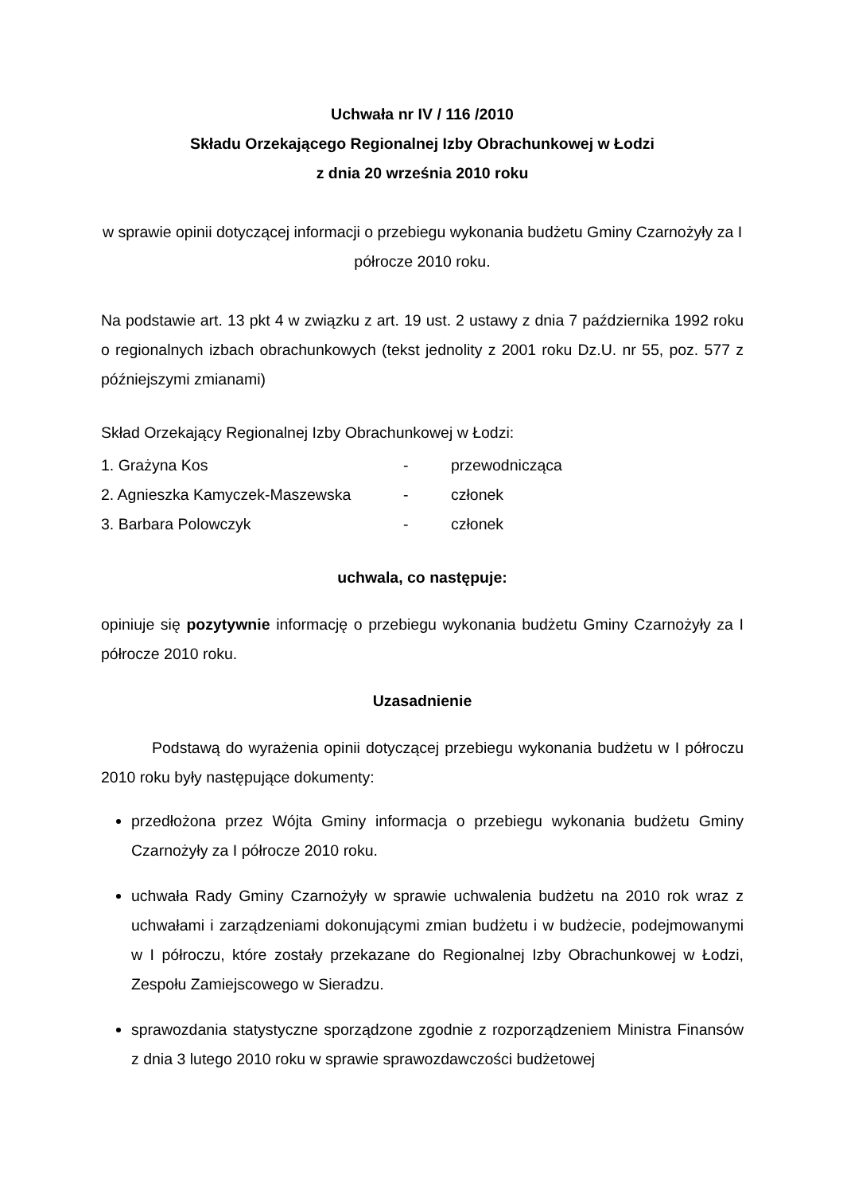Uchwała nr IV / 116 /2010
Składu Orzekającego Regionalnej Izby Obrachunkowej w Łodzi
z dnia 20 września 2010 roku
w sprawie opinii dotyczącej informacji o przebiegu wykonania budżetu Gminy Czarnożyły za I półrocze 2010 roku.
Na podstawie art. 13 pkt 4 w związku z art. 19 ust. 2 ustawy z dnia 7 października 1992 roku o regionalnych izbach obrachunkowych (tekst jednolity z 2001 roku Dz.U. nr 55, poz. 577 z późniejszymi zmianami)
Skład Orzekający Regionalnej Izby Obrachunkowej w Łodzi:
| 1. Grażyna Kos | - | przewodnicząca |
| 2. Agnieszka Kamyczek-Maszewska | - | członek |
| 3. Barbara Polowczyk | - | członek |
uchwala, co następuje:
opiniuje się pozytywnie informację o przebiegu wykonania budżetu Gminy Czarnożyły za I półrocze 2010 roku.
Uzasadnienie
Podstawą do wyrażenia opinii dotyczącej przebiegu wykonania budżetu w I półroczu 2010 roku były następujące dokumenty:
przedłożona przez Wójta Gminy informacja o przebiegu wykonania budżetu Gminy Czarnożyły za I półrocze 2010 roku.
uchwała Rady Gminy Czarnożyły w sprawie uchwalenia budżetu na 2010 rok wraz z uchwałami i zarządzeniami dokonującymi zmian budżetu i w budżecie, podejmowanymi w I półroczu, które zostały przekazane do Regionalnej Izby Obrachunkowej w Łodzi, Zespołu Zamiejscowego w Sieradzu.
sprawozdania statystyczne sporządzone zgodnie z rozporządzeniem Ministra Finansów z dnia 3 lutego 2010 roku w sprawie sprawozdawczości budżetowej